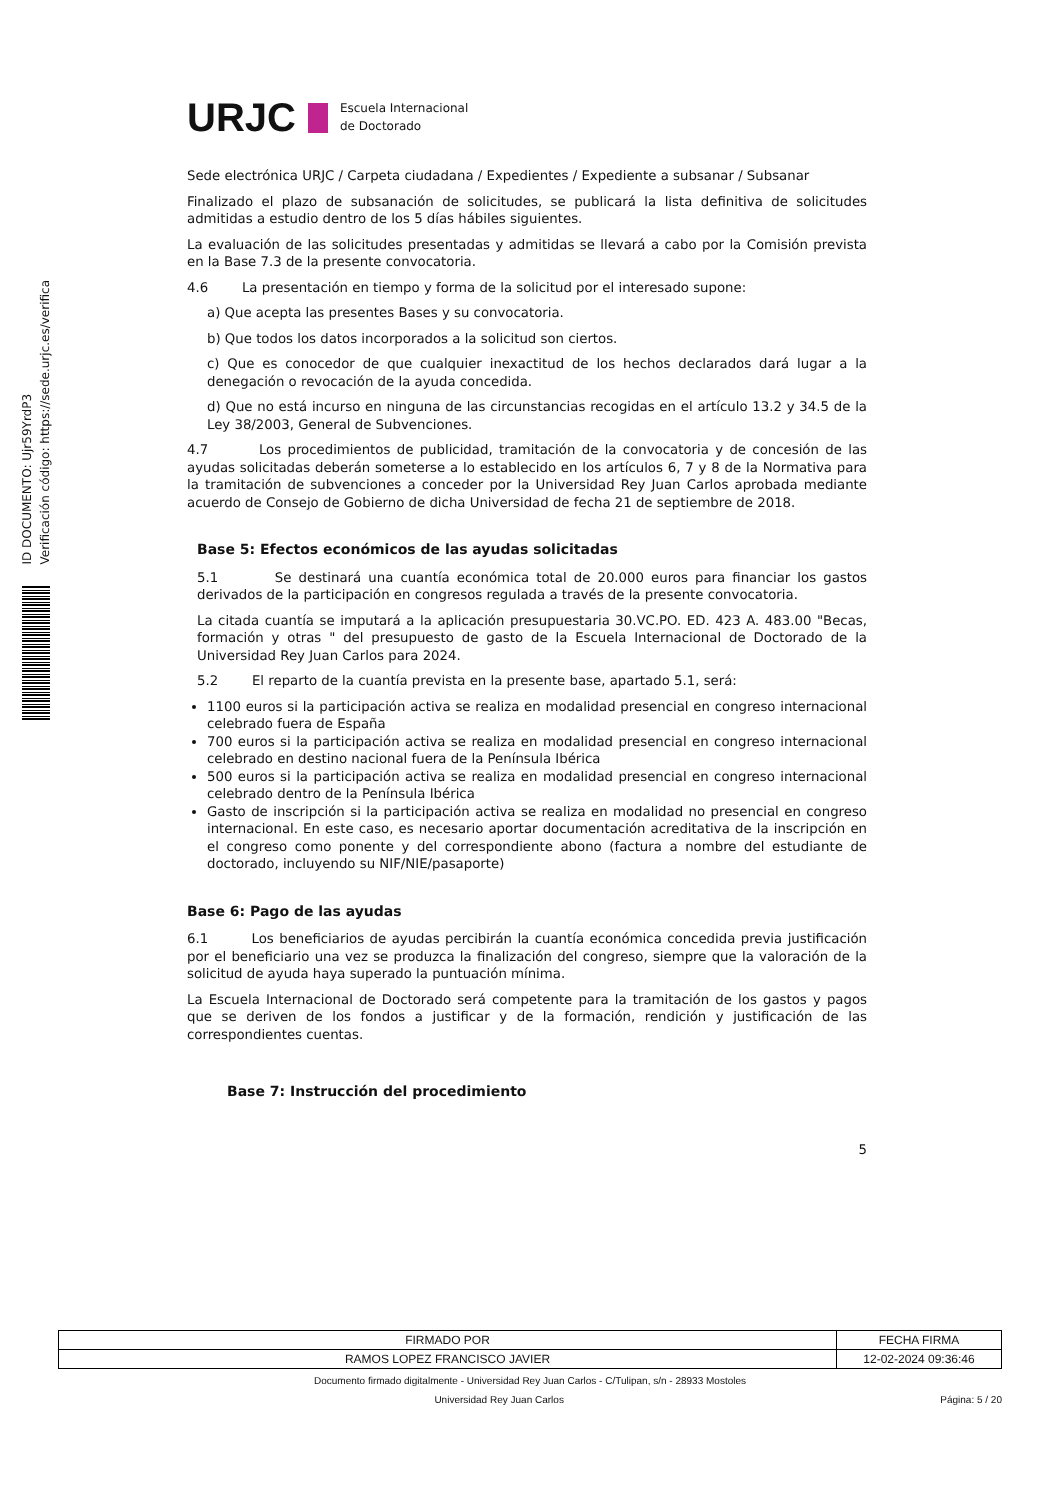ID DOCUMENTO: Ujr59YrdP3
Verificación código: https://sede.urjc.es/verifica
URJC Escuela Internacional
de Doctorado
Sede electrónica URJC / Carpeta ciudadana / Expedientes / Expediente a subsanar / Subsanar
Finalizado el plazo de subsanación de solicitudes, se publicará la lista definitiva de solicitudes admitidas a estudio dentro de los 5 días hábiles siguientes.
La evaluación de las solicitudes presentadas y admitidas se llevará a cabo por la Comisión prevista en la Base 7.3 de la presente convocatoria.
4.6 La presentación en tiempo y forma de la solicitud por el interesado supone:
a) Que acepta las presentes Bases y su convocatoria.
b) Que todos los datos incorporados a la solicitud son ciertos.
c) Que es conocedor de que cualquier inexactitud de los hechos declarados dará lugar a la denegación o revocación de la ayuda concedida.
d) Que no está incurso en ninguna de las circunstancias recogidas en el artículo 13.2 y 34.5 de la Ley 38/2003, General de Subvenciones.
4.7 Los procedimientos de publicidad, tramitación de la convocatoria y de concesión de las ayudas solicitadas deberán someterse a lo establecido en los artículos 6, 7 y 8 de la Normativa para la tramitación de subvenciones a conceder por la Universidad Rey Juan Carlos aprobada mediante acuerdo de Consejo de Gobierno de dicha Universidad de fecha 21 de septiembre de 2018.
Base 5: Efectos económicos de las ayudas solicitadas
5.1 Se destinará una cuantía económica total de 20.000 euros para financiar los gastos derivados de la participación en congresos regulada a través de la presente convocatoria.
La citada cuantía se imputará a la aplicación presupuestaria 30.VC.PO. ED. 423 A. 483.00 "Becas, formación y otras " del presupuesto de gasto de la Escuela Internacional de Doctorado de la Universidad Rey Juan Carlos para 2024.
5.2 El reparto de la cuantía prevista en la presente base, apartado 5.1, será:
1100 euros si la participación activa se realiza en modalidad presencial en congreso internacional celebrado fuera de España
700 euros si la participación activa se realiza en modalidad presencial en congreso internacional celebrado en destino nacional fuera de la Península Ibérica
500 euros si la participación activa se realiza en modalidad presencial en congreso internacional celebrado dentro de la Península Ibérica
Gasto de inscripción si la participación activa se realiza en modalidad no presencial en congreso internacional. En este caso, es necesario aportar documentación acreditativa de la inscripción en el congreso como ponente y del correspondiente abono (factura a nombre del estudiante de doctorado, incluyendo su NIF/NIE/pasaporte)
Base 6: Pago de las ayudas
6.1 Los beneficiarios de ayudas percibirán la cuantía económica concedida previa justificación por el beneficiario una vez se produzca la finalización del congreso, siempre que la valoración de la solicitud de ayuda haya superado la puntuación mínima.
La Escuela Internacional de Doctorado será competente para la tramitación de los gastos y pagos que se deriven de los fondos a justificar y de la formación, rendición y justificación de las correspondientes cuentas.
Base 7: Instrucción del procedimiento
5
| FIRMADO POR | FECHA FIRMA |
| RAMOS LOPEZ FRANCISCO JAVIER | 12-02-2024 09:36:46 |
Documento firmado digitalmente - Universidad Rey Juan Carlos - C/Tulipan, s/n - 28933 Mostoles
Universidad Rey Juan Carlos Página: 5 / 20